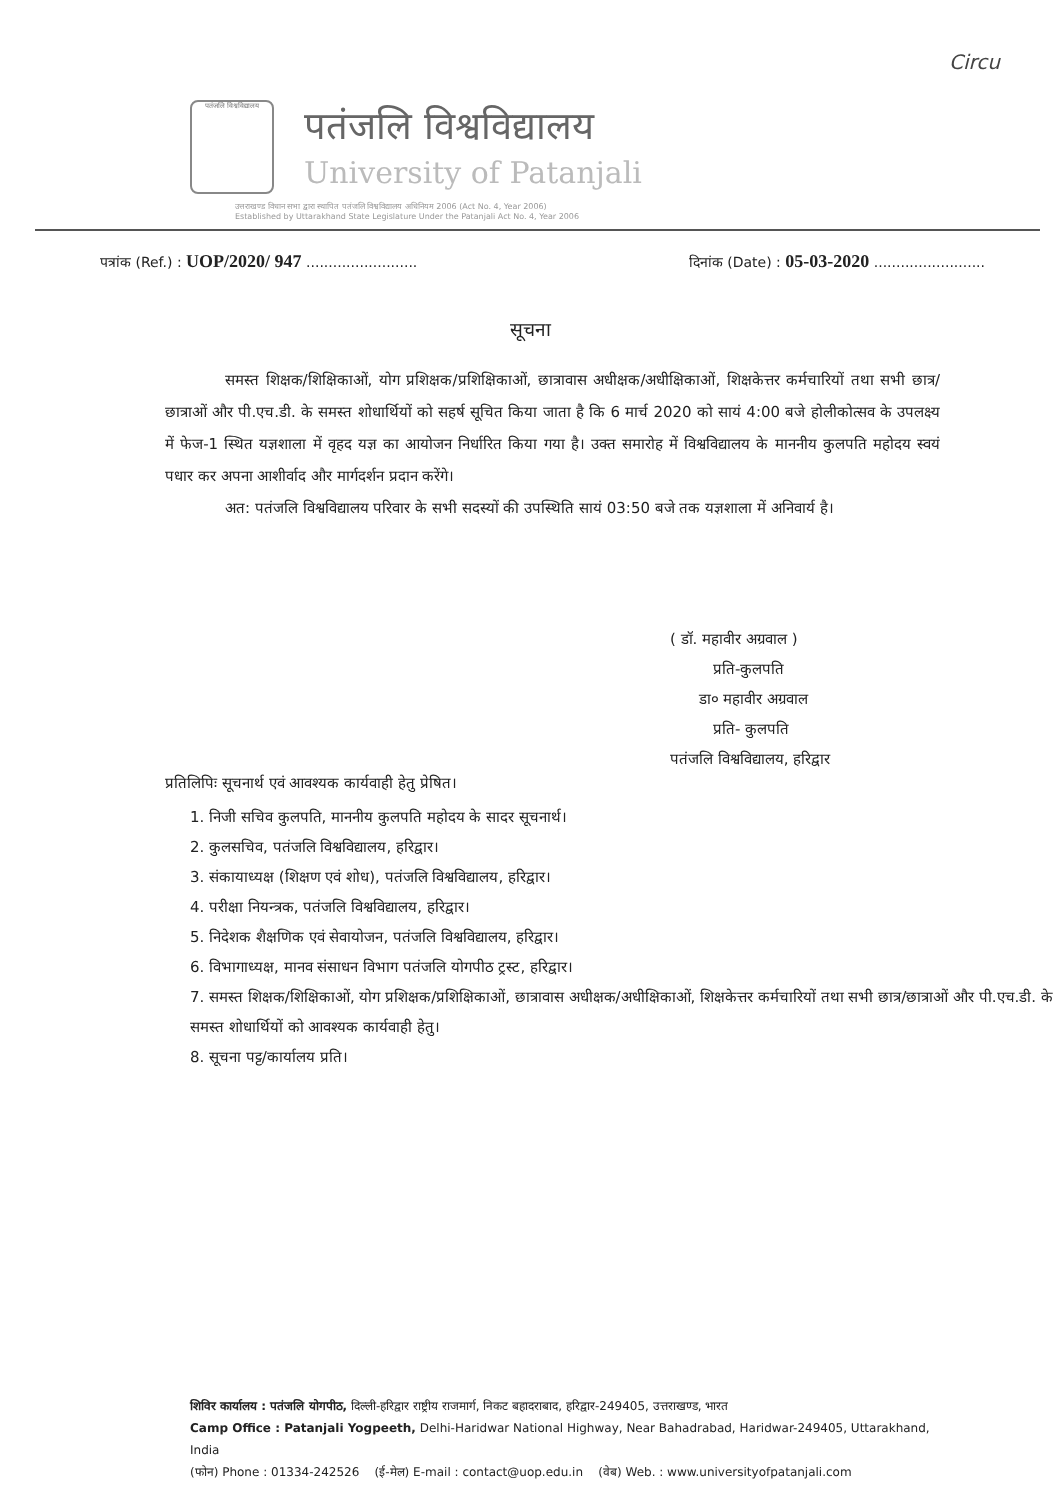Circu
पतंजलि विश्वविद्यालय
पतंजलि विश्वविद्यालय
University of Patanjali
उत्तराखण्ड विधान सभा द्वारा स्थापित पतंजलि विश्वविद्यालय अधिनियम 2006 (Act No. 4, Year 2006)
Established by Uttarakhand State Legislature Under the Patanjali Act No. 4, Year 2006
पत्रांक (Ref.) : UOP/2020/ 947 .........................
दिनांक (Date) : 05-03-2020 .........................
सूचना
समस्त शिक्षक/शिक्षिकाओं, योग प्रशिक्षक/प्रशिक्षिकाओं, छात्रावास अधीक्षक/अधीक्षिकाओं, शिक्षकेत्तर कर्मचारियों तथा सभी छात्र/छात्राओं और पी.एच.डी. के समस्त शोधार्थियों को सहर्ष सूचित किया जाता है कि 6 मार्च 2020 को सायं 4:00 बजे होलीकोत्सव के उपलक्ष्य में फेज-1 स्थित यज्ञशाला में वृहद यज्ञ का आयोजन निर्धारित किया गया है। उक्त समारोह में विश्वविद्यालय के माननीय कुलपति महोदय स्वयं पधार कर अपना आशीर्वाद और मार्गदर्शन प्रदान करेंगे।
अत: पतंजलि विश्वविद्यालय परिवार के सभी सदस्यों की उपस्थिति सायं 03:50 बजे तक यज्ञशाला में अनिवार्य है।
( डॉ. महावीर अग्रवाल )
प्रति-कुलपति
डा० महावीर अग्रवाल
प्रति- कुलपति
पतंजलि विश्वविद्यालय, हरिद्वार
प्रतिलिपिः सूचनार्थ एवं आवश्यक कार्यवाही हेतु प्रेषित।
1. निजी सचिव कुलपति, माननीय कुलपति महोदय के सादर सूचनार्थ।
2. कुलसचिव, पतंजलि विश्वविद्यालय, हरिद्वार।
3. संकायाध्यक्ष (शिक्षण एवं शोध), पतंजलि विश्वविद्यालय, हरिद्वार।
4. परीक्षा नियन्त्रक, पतंजलि विश्वविद्यालय, हरिद्वार।
5. निदेशक शैक्षणिक एवं सेवायोजन, पतंजलि विश्वविद्यालय, हरिद्वार।
6. विभागाध्यक्ष, मानव संसाधन विभाग पतंजलि योगपीठ ट्रस्ट, हरिद्वार।
7. समस्त शिक्षक/शिक्षिकाओं, योग प्रशिक्षक/प्रशिक्षिकाओं, छात्रावास अधीक्षक/अधीक्षिकाओं, शिक्षकेत्तर कर्मचारियों तथा सभी छात्र/छात्राओं और पी.एच.डी. के समस्त शोधार्थियों को आवश्यक कार्यवाही हेतु।
8. सूचना पट्ट/कार्यालय प्रति।
शिविर कार्यालय : पतंजलि योगपीठ, दिल्ली-हरिद्वार राष्ट्रीय राजमार्ग, निकट बहादराबाद, हरिद्वार-249405, उत्तराखण्ड, भारत
Camp Office : Patanjali Yogpeeth, Delhi-Haridwar National Highway, Near Bahadrabad, Haridwar-249405, Uttarakhand, India
(फोन) Phone : 01334-242526 (ई-मेल) E-mail : contact@uop.edu.in (वेब) Web. : www.universityofpatanjali.com